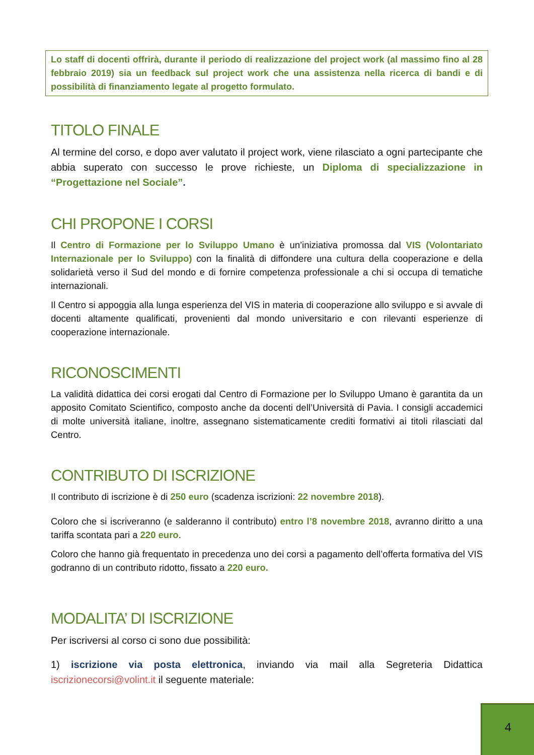Lo staff di docenti offrirà, durante il periodo di realizzazione del project work (al massimo fino al 28 febbraio 2019) sia un feedback sul project work che una assistenza nella ricerca di bandi e di possibilità di finanziamento legate al progetto formulato.
TITOLO FINALE
Al termine del corso, e dopo aver valutato il project work, viene rilasciato a ogni partecipante che abbia superato con successo le prove richieste, un Diploma di specializzazione in “Progettazione nel Sociale”.
CHI PROPONE I CORSI
Il Centro di Formazione per lo Sviluppo Umano è un’iniziativa promossa dal VIS (Volontariato Internazionale per lo Sviluppo) con la finalità di diffondere una cultura della cooperazione e della solidarietà verso il Sud del mondo e di fornire competenza professionale a chi si occupa di tematiche internazionali.
Il Centro si appoggia alla lunga esperienza del VIS in materia di cooperazione allo sviluppo e si avvale di docenti altamente qualificati, provenienti dal mondo universitario e con rilevanti esperienze di cooperazione internazionale.
RICONOSCIMENTI
La validità didattica dei corsi erogati dal Centro di Formazione per lo Sviluppo Umano è garantita da un apposito Comitato Scientifico, composto anche da docenti dell’Università di Pavia. I consigli accademici di molte università italiane, inoltre, assegnano sistematicamente crediti formativi ai titoli rilasciati dal Centro.
CONTRIBUTO DI ISCRIZIONE
Il contributo di iscrizione è di 250 euro (scadenza iscrizioni: 22 novembre 2018).
Coloro che si iscriveranno (e salderanno il contributo) entro l’8 novembre 2018, avranno diritto a una tariffa scontata pari a 220 euro.
Coloro che hanno già frequentato in precedenza uno dei corsi a pagamento dell’offerta formativa del VIS godranno di un contributo ridotto, fissato a 220 euro.
MODALITA’ DI ISCRIZIONE
Per iscriversi al corso ci sono due possibilità:
1) iscrizione via posta elettronica, inviando via mail alla Segreteria Didattica iscrizionecorsi@volint.it il seguente materiale:
4